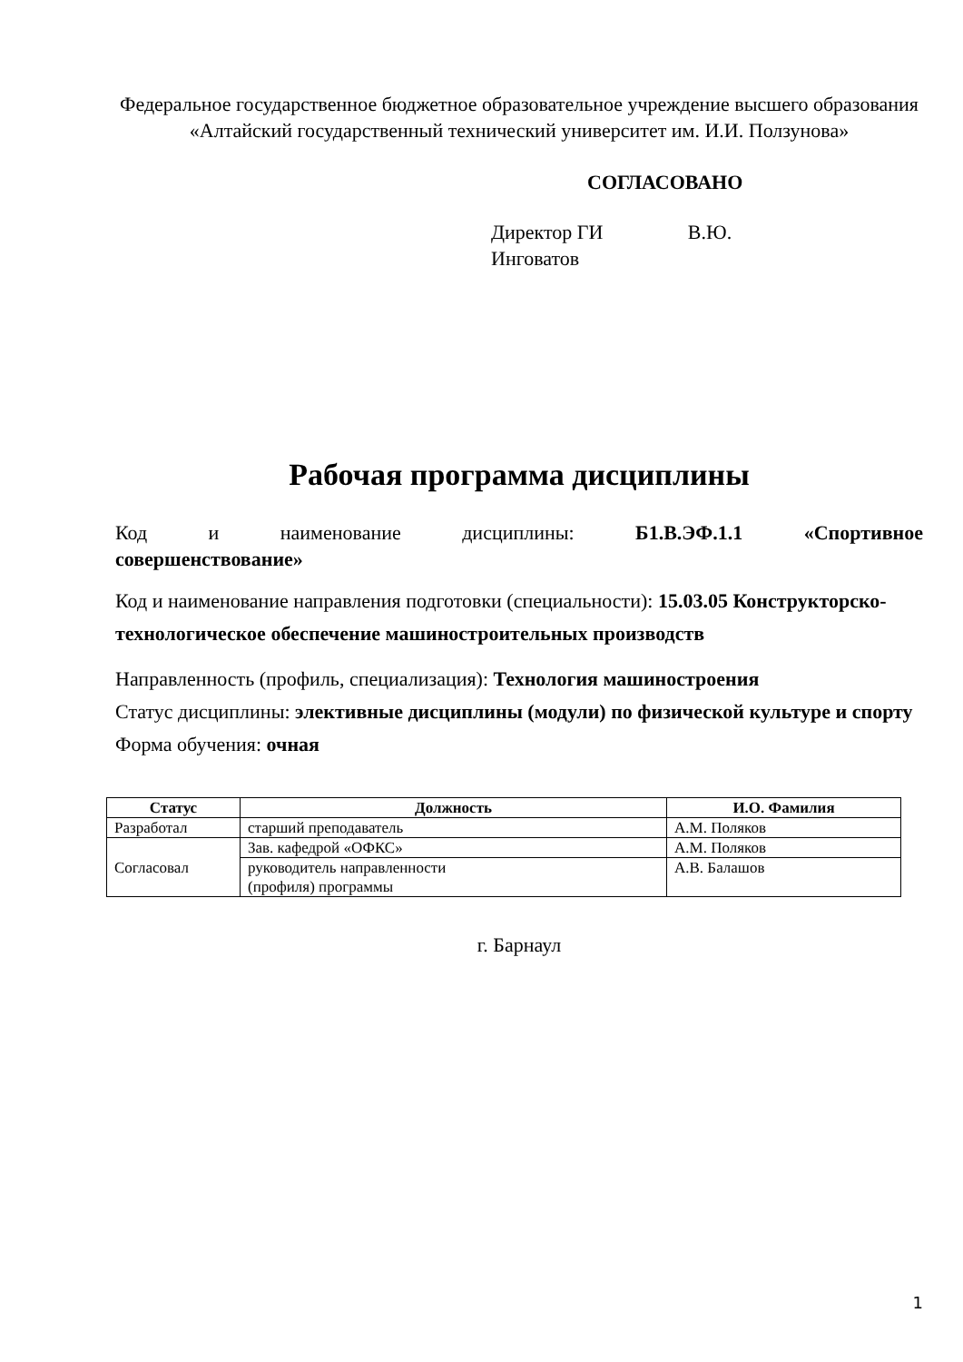Федеральное государственное бюджетное образовательное учреждение высшего образования
«Алтайский государственный технический университет им. И.И. Ползунова»
СОГЛАСОВАНО
Директор ГИ В.Ю. Инговатов
Рабочая программа дисциплины
Код и наименование дисциплины: Б1.В.ЭФ.1.1 «Спортивное
совершенствование»
Код и наименование направления подготовки (специальности): 15.03.05 Конструкторско-технологическое обеспечение машиностроительных производств
Направленность (профиль, специализация): Технология машиностроения
Статус дисциплины: элективные дисциплины (модули) по физической культуре и спорту
Форма обучения: очная
| Статус | Должность | И.О. Фамилия |
| --- | --- | --- |
| Разработал | старший преподаватель | А.М. Поляков |
| Согласовал | Зав. кафедрой «ОФКС» | А.М. Поляков |
| | руководитель направленности (профиля) программы | А.В. Балашов |
г. Барнаул
1